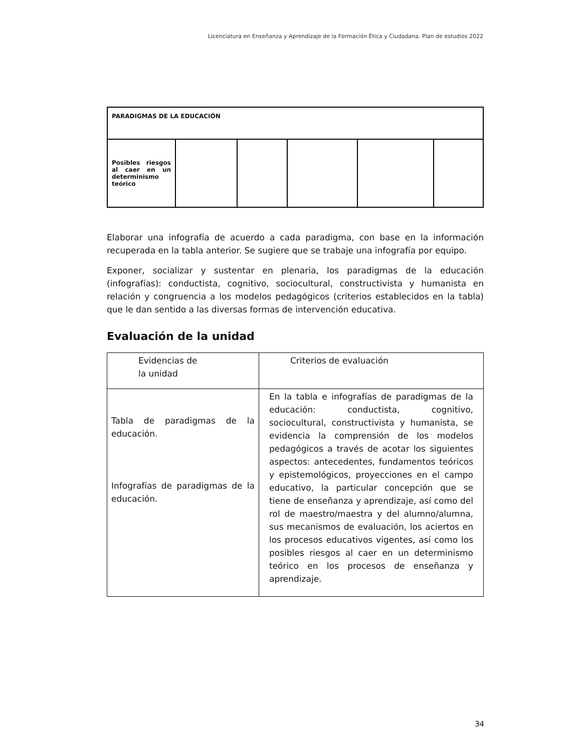Licenciatura en Enseñanza y Aprendizaje de la Formación Ética y Ciudadana. Plan de estudios 2022
| PARADIGMAS DE LA EDUCACIÓN | | | | | |
| Posibles riesgos al caer en un determinismo teórico | | | | | |
Elaborar una infografía de acuerdo a cada paradigma, con base en la información recuperada en la tabla anterior. Se sugiere que se trabaje una infografía por equipo.
Exponer, socializar y sustentar en plenaria, los paradigmas de la educación (infografías): conductista, cognitivo, sociocultural, constructivista y humanista en relación y congruencia a los modelos pedagógicos (criterios establecidos en la tabla) que le dan sentido a las diversas formas de intervención educativa.
Evaluación de la unidad
| Evidencias de la unidad | Criterios de evaluación |
| Tabla de paradigmas de la educación. Infografías de paradigmas de la educación. | En la tabla e infografías de paradigmas de la educación: conductista, cognitivo, sociocultural, constructivista y humanista, se evidencia la comprensión de los modelos pedagógicos a través de acotar los siguientes aspectos: antecedentes, fundamentos teóricos y epistemológicos, proyecciones en el campo educativo, la particular concepción que se tiene de enseñanza y aprendizaje, así como del rol de maestro/maestra y del alumno/alumna, sus mecanismos de evaluación, los aciertos en los procesos educativos vigentes, así como los posibles riesgos al caer en un determinismo teórico en los procesos de enseñanza y aprendizaje. |
34